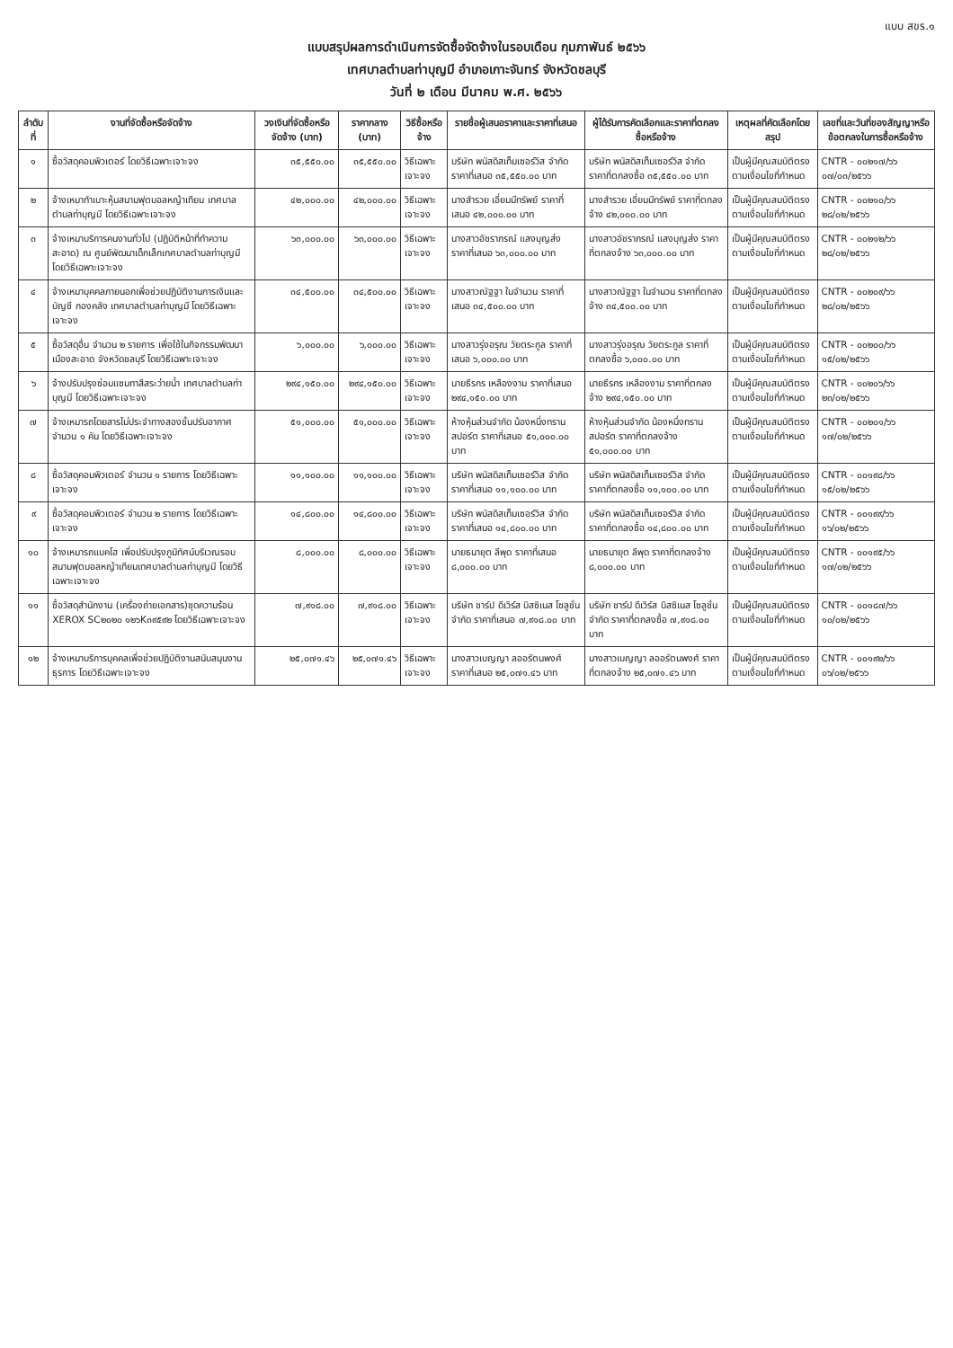แบบ สขร.๑
แบบสรุปผลการดำเนินการจัดซื้อจัดจ้างในรอบเดือน กุมภาพันธ์ ๒๕๖๖
เทศบาลตำบลท่าบุญมี อำเภอเกาะจันทร์ จังหวัดชลบุรี
วันที่ ๒ เดือน มีนาคม พ.ศ. ๒๕๖๖
| ลำดับที่ | งานที่จัดซื้อหรือจัดจ้าง | วงเงินที่จัดซื้อหรือจัดจ้าง (บาท) | ราคากลาง (บาท) | วิธีซื้อหรือจ้าง | รายชื่อผู้เสนอราคาและราคาที่เสนอ | ผู้ได้รับการคัดเลือกและราคาที่ตกลงซื้อหรือจ้าง | เหตุผลที่คัดเลือกโดยสรุป | เลขที่และวันที่ของสัญญาหรือข้อตกลงในการซื้อหรือจ้าง |
| --- | --- | --- | --- | --- | --- | --- | --- | --- |
| ๑ | ซื้อวัสดุคอมพิวเตอร์ โดยวิธีเฉพาะเจาะจง | ๓๕,๕๕๐.๐๐ | ๓๕,๕๕๐.๐๐ | วิธีเฉพาะเจาะจง | บริษัท พนัสดิสเท็มเซอร์วิส จำกัด ราคาที่เสนอ ๓๕,๕๕๐.๐๐ บาท | บริษัท พนัสดิสเท็มเซอร์วิส จำกัด ราคาที่ตกลงซื้อ ๓๕,๕๕๐.๐๐ บาท | เป็นผู้มีคุณสมบัติตรงตามเงื่อนไขที่กำหนด | CNTR - ๐๐๒๑๗/๖๖ ๐๗/๐๓/๒๕๖๖ |
| ๒ | จ้างเหมาทำเบาะหุ้มสนามฟุตบอลหญ้าเทียม เทศบาลตำบลท่าบุญมี โดยวิธีเฉพาะเจาะจง | ๔๒,๐๐๐.๐๐ | ๔๒,๐๐๐.๐๐ | วิธีเฉพาะเจาะจง | นางสำรวย เอี่ยมมีทรัพย์ ราคาที่เสนอ ๔๒,๐๐๐.๐๐ บาท | นางสำรวย เอี่ยมมีทรัพย์ ราคาที่ตกลงจ้าง ๔๒,๐๐๐.๐๐ บาท | เป็นผู้มีคุณสมบัติตรงตามเงื่อนไขที่กำหนด | CNTR - ๐๐๒๑๐/๖๖ ๒๘/๐๒/๒๕๖๖ |
| ๓ | จ้างเหมาบริการคนงานทั่วไป (ปฏิบัติหน้าที่ทำความสะอาด) ณ ศูนย์พัฒนาเด็กเล็กเทศบาลตำบลท่าบุญมี โดยวิธีเฉพาะเจาะจง | ๖๓,๐๐๐.๐๐ | ๖๓,๐๐๐.๐๐ | วิธีเฉพาะเจาะจง | นางสาวอัชราภรณ์ แสงบุญส่ง ราคาที่เสนอ ๖๓,๐๐๐.๐๐ บาท | นางสาวอัชราภรณ์ แสงบุญส่ง ราคาที่ตกลงจ้าง ๖๓,๐๐๐.๐๐ บาท | เป็นผู้มีคุณสมบัติตรงตามเงื่อนไขที่กำหนด | CNTR - ๐๐๒๑๒/๖๖ ๒๘/๐๒/๒๕๖๖ |
| ๔ | จ้างเหมาบุคคลภายนอกเพื่อช่วยปฏิบัติงานการเงินและบัญชี กองคลัง เทศบาลตำบลท่าบุญมี โดยวิธีเฉพาะเจาะจง | ๓๔,๕๐๐.๐๐ | ๓๔,๕๐๐.๐๐ | วิธีเฉพาะเจาะจง | นางสาวณัฐฐา ในจำนวน ราคาที่เสนอ ๓๔,๕๐๐.๐๐ บาท | นางสาวณัฐฐา ในจำนวน ราคาที่ตกลงจ้าง ๓๔,๕๐๐.๐๐ บาท | เป็นผู้มีคุณสมบัติตรงตามเงื่อนไขที่กำหนด | CNTR - ๐๐๒๐๙/๖๖ ๒๘/๐๒/๒๕๖๖ |
| ๕ | ซื้อวัสดุอื่น จำนวน ๒ รายการ เพื่อใช้ในกิจกรรมพัฒนาเมืองสะอาด จังหวัดชลบุรี โดยวิธีเฉพาะเจาะจง | ๖,๐๐๐.๐๐ | ๖,๐๐๐.๐๐ | วิธีเฉพาะเจาะจง | นางสาวรุ่งอรุณ วัยตระกูล ราคาที่เสนอ ๖,๐๐๐.๐๐ บาท | นางสาวรุ่งอรุณ วัยตระกูล ราคาที่ตกลงซื้อ ๖,๐๐๐.๐๐ บาท | เป็นผู้มีคุณสมบัติตรงตามเงื่อนไขที่กำหนด | CNTR - ๐๐๒๐๐/๖๖ ๑๕/๐๒/๒๕๖๖ |
| ๖ | จ้างปรับปรุงซ่อมแซมทาสีสระว่ายน้ำ เทศบาลตำบลท่าบุญมี โดยวิธีเฉพาะเจาะจง | ๒๙๔,๑๕๐.๐๐ | ๒๙๔,๑๕๐.๐๐ | วิธีเฉพาะเจาะจง | นายธีรกร เหลืองงาม ราคาที่เสนอ ๒๙๔,๑๕๐.๐๐ บาท | นายธีรกร เหลืองงาม ราคาที่ตกลงจ้าง ๒๙๔,๑๕๐.๐๐ บาท | เป็นผู้มีคุณสมบัติตรงตามเงื่อนไขที่กำหนด | CNTR - ๐๐๒๐๖/๖๖ ๒๓/๐๒/๒๕๖๖ |
| ๗ | จ้างเหมารถโดยสารไม่ประจำทางสองชั้นปรับอากาศ จำนวน ๑ คัน โดยวิธีเฉพาะเจาะจง | ๕๑,๐๐๐.๐๐ | ๕๑,๐๐๐.๐๐ | วิธีเฉพาะเจาะจง | ห้างหุ้นส่วนจำกัด น้องหนึ่งทราน สปอร์ต ราคาที่เสนอ ๕๑,๐๐๐.๐๐ บาท | ห้างหุ้นส่วนจำกัด น้องหนึ่งทราน สปอร์ต ราคาที่ตกลงจ้าง ๕๑,๐๐๐.๐๐ บาท | เป็นผู้มีคุณสมบัติตรงตามเงื่อนไขที่กำหนด | CNTR - ๐๐๒๐๑/๖๖ ๑๗/๐๒/๒๕๖๖ |
| ๘ | ซื้อวัสดุคอมพิวเตอร์ จำนวน ๑ รายการ โดยวิธีเฉพาะเจาะจง | ๑๑,๑๐๐.๐๐ | ๑๑,๑๐๐.๐๐ | วิธีเฉพาะเจาะจง | บริษัท พนัสดิสเท็มเซอร์วิส จำกัด ราคาที่เสนอ ๑๑,๑๐๐.๐๐ บาท | บริษัท พนัสดิสเท็มเซอร์วิส จำกัด ราคาที่ตกลงซื้อ ๑๑,๑๐๐.๐๐ บาท | เป็นผู้มีคุณสมบัติตรงตามเงื่อนไขที่กำหนด | CNTR - ๐๐๑๙๘/๖๖ ๑๕/๐๒/๒๕๖๖ |
| ๙ | ซื้อวัสดุคอมพิวเตอร์ จำนวน ๒ รายการ โดยวิธีเฉพาะเจาะจง | ๑๔,๘๐๐.๐๐ | ๑๔,๘๐๐.๐๐ | วิธีเฉพาะเจาะจง | บริษัท พนัสดิสเท็มเซอร์วิส จำกัด ราคาที่เสนอ ๑๔,๘๐๐.๐๐ บาท | บริษัท พนัสดิสเท็มเซอร์วิส จำกัด ราคาที่ตกลงซื้อ ๑๔,๘๐๐.๐๐ บาท | เป็นผู้มีคุณสมบัติตรงตามเงื่อนไขที่กำหนด | CNTR - ๐๐๑๙๙/๖๖ ๑๖/๐๒/๒๕๖๖ |
| ๑๐ | จ้างเหมารถแบคโฮ เพื่อปรับปรุงภูมิทัศน์บริเวณรอบสนามฟุตบอลหญ้าเทียมเทศบาลตำบลท่าบุญมี โดยวิธีเฉพาะเจาะจง | ๘,๐๐๐.๐๐ | ๘,๐๐๐.๐๐ | วิธีเฉพาะเจาะจง | นายธนายุต ลีพุด ราคาที่เสนอ ๘,๐๐๐.๐๐ บาท | นายธนายุต ลีพุด ราคาที่ตกลงจ้าง ๘,๐๐๐.๐๐ บาท | เป็นผู้มีคุณสมบัติตรงตามเงื่อนไขที่กำหนด | CNTR - ๐๐๑๙๕/๖๖ ๑๗/๐๒/๒๕๖๖ |
| ๑๑ | ซื้อวัสดุสำนักงาน (เครื่องถ่ายเอกสาร)ชุดความร้อน XEROX SC๒๐๒๐ ๑๒๖K๓๙๕๙๒ โดยวิธีเฉพาะเจาะจง | ๗,๙๑๘.๐๐ | ๗,๙๑๘.๐๐ | วิธีเฉพาะเจาะจง | บริษัท ชาร์ป ดีเวิร์ส บิสซิเนส โซลูชั่น จำกัด ราคาที่เสนอ ๗,๙๑๘.๐๐ บาท | บริษัท ชาร์ป ดีเวิร์ส บิสซิเนส โซลูชั่น จำกัด ราคาที่ตกลงซื้อ ๗,๙๑๘.๐๐ บาท | เป็นผู้มีคุณสมบัติตรงตามเงื่อนไขที่กำหนด | CNTR - ๐๐๑๘๗/๖๖ ๑๐/๐๒/๒๕๖๖ |
| ๑๒ | จ้างเหมาบริการบุคคลเพื่อช่วยปฏิบัติงานสนับสนุนงานธุรการ โดยวิธีเฉพาะเจาะจง | ๒๕,๐๗๑.๔๖ | ๒๕,๐๗๑.๔๖ | วิธีเฉพาะเจาะจง | นางสาวเบญญา ลออรัตนพงศ์ ราคาที่เสนอ ๒๕,๐๗๑.๔๖ บาท | นางสาวเบญญา ลออรัตนพงศ์ ราคาที่ตกลงจ้าง ๒๕,๐๗๑.๔๖ บาท | เป็นผู้มีคุณสมบัติตรงตามเงื่อนไขที่กำหนด | CNTR - ๐๐๑๙๒/๖๖ ๐๖/๐๒/๒๕๖๖ |